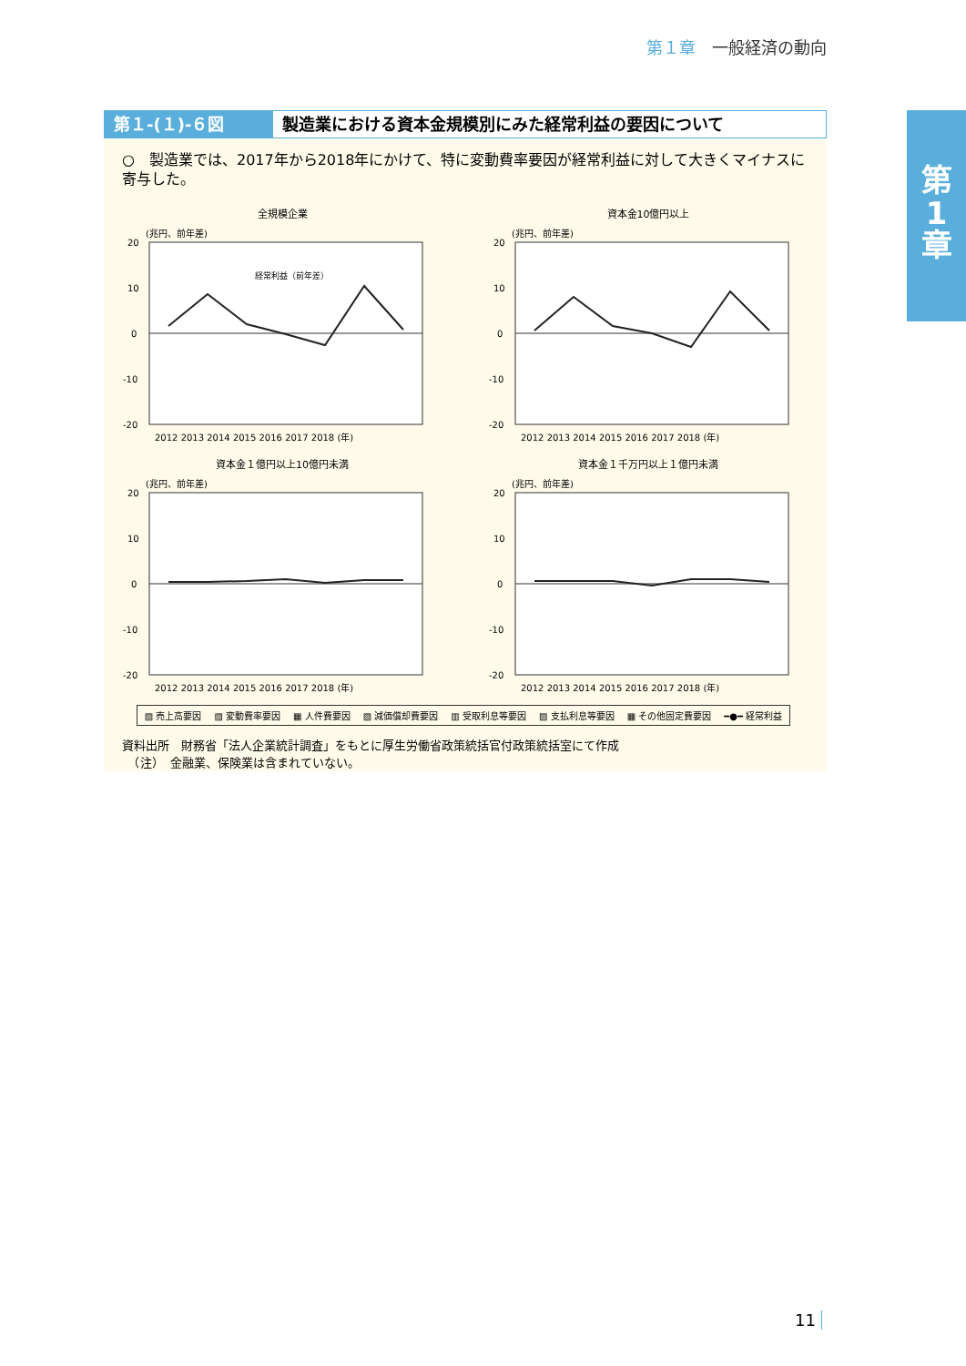第１章 一般経済の動向
第
1
章
第１-(１)-６図 製造業における資本金規模別にみた経常利益の要因について
○　製造業では、2017年から2018年にかけて、特に変動費率要因が経常利益に対して大きくマイナスに寄与した。
全規模企業
(兆円、前年差)
経常利益（前年差）
20
10
0
-10
-20
2012 2013 2014 2015 2016 2017 2018 (年)
資本金10億円以上
(兆円、前年差)
20
10
0
-10
-20
2012 2013 2014 2015 2016 2017 2018 (年)
資本金１億円以上10億円未満
(兆円、前年差)
20
10
0
-10
-20
2012 2013 2014 2015 2016 2017 2018 (年)
資本金１千万円以上１億円未満
(兆円、前年差)
20
10
0
-10
-20
2012 2013 2014 2015 2016 2017 2018 (年)
▨ 売上高要因 ▨ 変動費率要因 ▦ 人件費要因 ▨ 減価償却費要因 ▥ 受取利息等要因 ▨ 支払利息等要因 ▦ その他固定費要因 ━●━ 経常利益
資料出所　財務省「法人企業統計調査」をもとに厚生労働省政策統括官付政策統括室にて作成
　（注）　金融業、保険業は含まれていない。
11